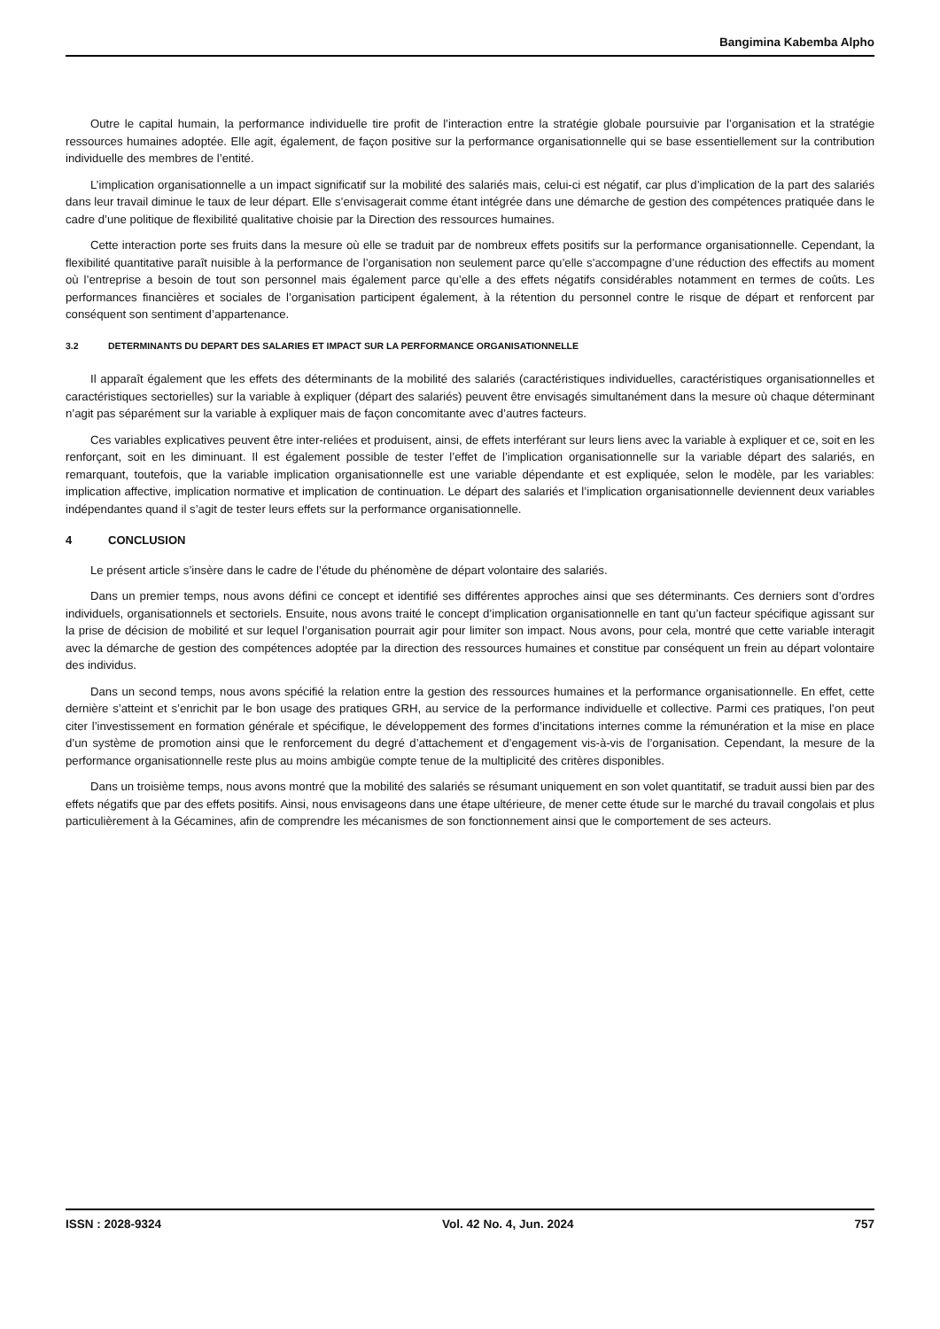Bangimina Kabemba Alpho
Outre le capital humain, la performance individuelle tire profit de l’interaction entre la stratégie globale poursuivie par l’organisation et la stratégie ressources humaines adoptée. Elle agit, également, de façon positive sur la performance organisationnelle qui se base essentiellement sur la contribution individuelle des membres de l’entité.
L’implication organisationnelle a un impact significatif sur la mobilité des salariés mais, celui-ci est négatif, car plus d’implication de la part des salariés dans leur travail diminue le taux de leur départ. Elle s’envisagerait comme étant intégrée dans une démarche de gestion des compétences pratiquée dans le cadre d’une politique de flexibilité qualitative choisie par la Direction des ressources humaines.
Cette interaction porte ses fruits dans la mesure où elle se traduit par de nombreux effets positifs sur la performance organisationnelle. Cependant, la flexibilité quantitative paraît nuisible à la performance de l’organisation non seulement parce qu’elle s’accompagne d’une réduction des effectifs au moment où l’entreprise a besoin de tout son personnel mais également parce qu’elle a des effets négatifs considérables notamment en termes de coûts. Les performances financières et sociales de l’organisation participent également, à la rétention du personnel contre le risque de départ et renforcent par conséquent son sentiment d’appartenance.
3.2 DETERMINANTS DU DEPART DES SALARIES ET IMPACT SUR LA PERFORMANCE ORGANISATIONNELLE
Il apparaît également que les effets des déterminants de la mobilité des salariés (caractéristiques individuelles, caractéristiques organisationnelles et caractéristiques sectorielles) sur la variable à expliquer (départ des salariés) peuvent être envisagés simultanément dans la mesure où chaque déterminant n’agit pas séparément sur la variable à expliquer mais de façon concomitante avec d’autres facteurs.
Ces variables explicatives peuvent être inter-reliées et produisent, ainsi, de effets interférant sur leurs liens avec la variable à expliquer et ce, soit en les renforçant, soit en les diminuant. Il est également possible de tester l’effet de l’implication organisationnelle sur la variable départ des salariés, en remarquant, toutefois, que la variable implication organisationnelle est une variable dépendante et est expliquée, selon le modèle, par les variables: implication affective, implication normative et implication de continuation. Le départ des salariés et l’implication organisationnelle deviennent deux variables indépendantes quand il s’agit de tester leurs effets sur la performance organisationnelle.
4 CONCLUSION
Le présent article s’insère dans le cadre de l’étude du phénomène de départ volontaire des salariés.
Dans un premier temps, nous avons défini ce concept et identifié ses différentes approches ainsi que ses déterminants. Ces derniers sont d’ordres individuels, organisationnels et sectoriels. Ensuite, nous avons traité le concept d’implication organisationnelle en tant qu’un facteur spécifique agissant sur la prise de décision de mobilité et sur lequel l’organisation pourrait agir pour limiter son impact. Nous avons, pour cela, montré que cette variable interagit avec la démarche de gestion des compétences adoptée par la direction des ressources humaines et constitue par conséquent un frein au départ volontaire des individus.
Dans un second temps, nous avons spécifié la relation entre la gestion des ressources humaines et la performance organisationnelle. En effet, cette dernière s’atteint et s’enrichit par le bon usage des pratiques GRH, au service de la performance individuelle et collective. Parmi ces pratiques, l’on peut citer l’investissement en formation générale et spécifique, le développement des formes d’incitations internes comme la rémunération et la mise en place d’un système de promotion ainsi que le renforcement du degré d’attachement et d’engagement vis-à-vis de l’organisation. Cependant, la mesure de la performance organisationnelle reste plus au moins ambigüe compte tenue de la multiplicité des critères disponibles.
Dans un troisième temps, nous avons montré que la mobilité des salariés se résumant uniquement en son volet quantitatif, se traduit aussi bien par des effets négatifs que par des effets positifs. Ainsi, nous envisageons dans une étape ultérieure, de mener cette étude sur le marché du travail congolais et plus particulièrement à la Gécamines, afin de comprendre les mécanismes de son fonctionnement ainsi que le comportement de ses acteurs.
ISSN : 2028-9324 Vol. 42 No. 4, Jun. 2024 757